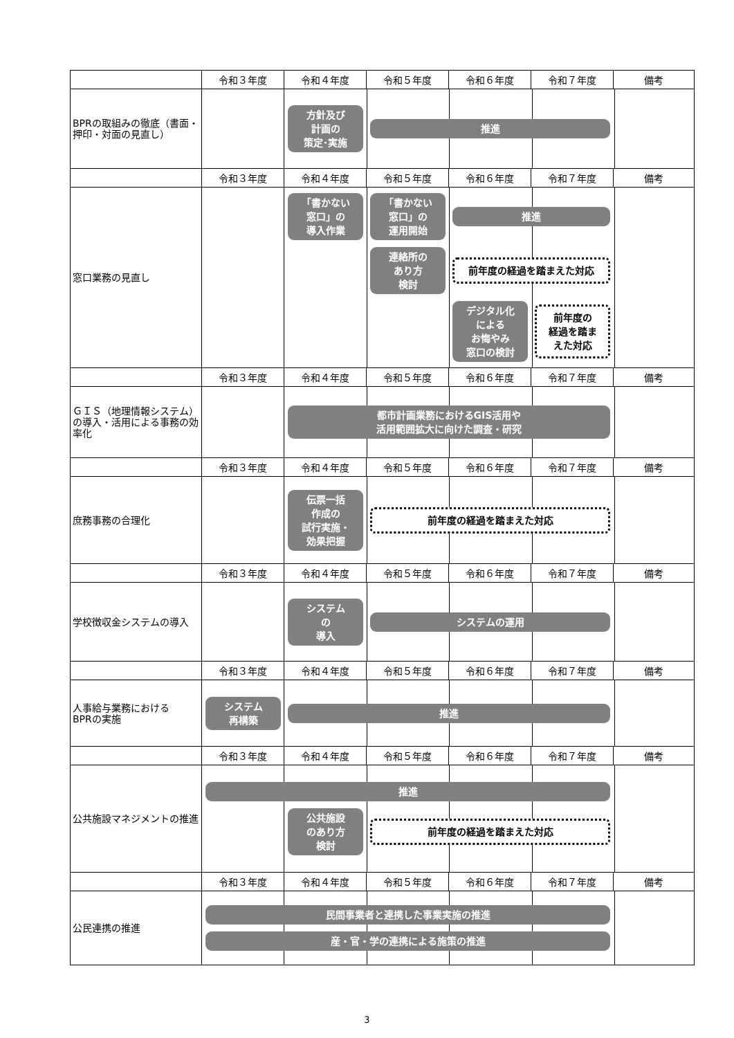| | 令和３年度 | 令和４年度 | 令和５年度 | 令和６年度 | 令和７年度 | 備考 |
| BPRの取組みの徹底（書面・押印・対面の見直し） | 方針及び 計画の 策定･実施 推進 | | | | | |
| | 令和３年度 | 令和４年度 | 令和５年度 | 令和６年度 | 令和７年度 | 備考 |
| 窓口業務の見直し | 「書かない 窓口」の 導入作業 「書かない 窓口」の 運用開始 推進 連絡所の あり方 検討 前年度の経過を踏まえた対応 デジタル化 による お悔やみ 窓口の検討 前年度の 経過を踏ま えた対応 | | | | | |
| | 令和３年度 | 令和４年度 | 令和５年度 | 令和６年度 | 令和７年度 | 備考 |
| ＧＩＳ（地理情報システム）の導入・活用による事務の効率化 | 都市計画業務におけるGIS活用や 活用範囲拡大に向けた調査・研究 | | | | | |
| | 令和３年度 | 令和４年度 | 令和５年度 | 令和６年度 | 令和７年度 | 備考 |
| 庶務事務の合理化 | 伝票一括 作成の 試行実施・ 効果把握 前年度の経過を踏まえた対応 | | | | | |
| | 令和３年度 | 令和４年度 | 令和５年度 | 令和６年度 | 令和７年度 | 備考 |
| 学校徴収金システムの導入 | システム の 導入 システムの運用 | | | | | |
| | 令和３年度 | 令和４年度 | 令和５年度 | 令和６年度 | 令和７年度 | 備考 |
| 人事給与業務における BPRの実施 | システム 再構築 推進 | | | | | |
| | 令和３年度 | 令和４年度 | 令和５年度 | 令和６年度 | 令和７年度 | 備考 |
| 公共施設マネジメントの推進 | 推進 公共施設 のあり方 検討 前年度の経過を踏まえた対応 | | | | | |
| | 令和３年度 | 令和４年度 | 令和５年度 | 令和６年度 | 令和７年度 | 備考 |
| 公民連携の推進 | 民間事業者と連携した事業実施の推進 産・官・学の連携による施策の推進 | | | | | |
3